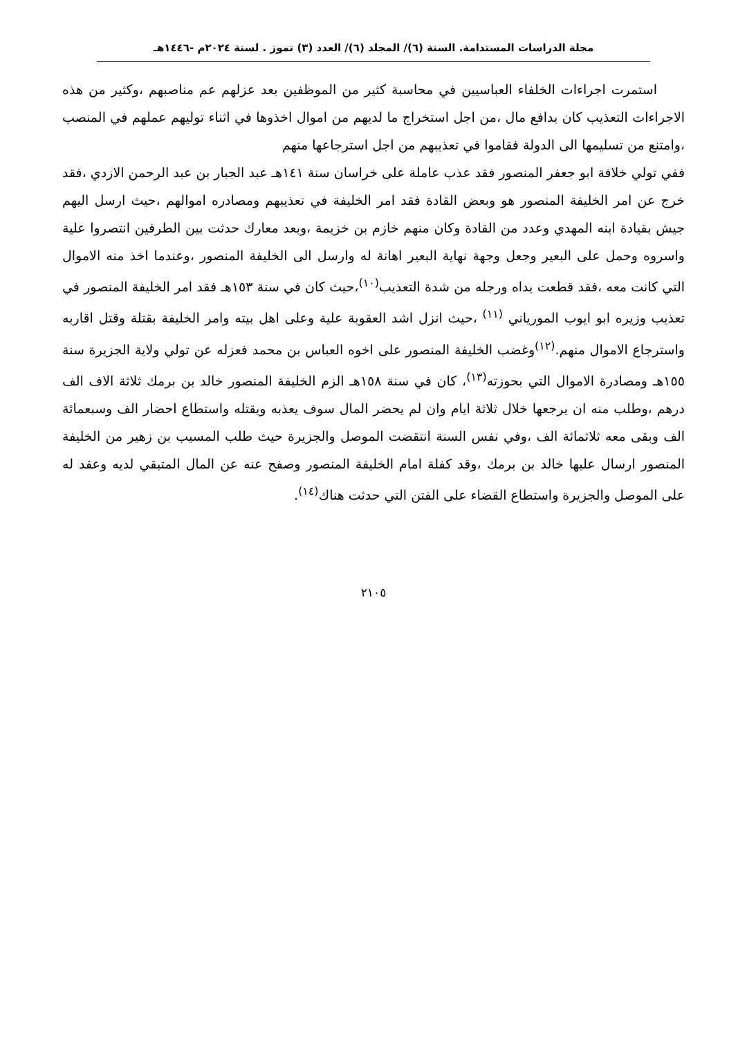مجلة الدراسات المستدامة. السنة (٦)/ المجلد (٦)/ العدد (٣) تموز . لسنة ٢٠٢٤م -١٤٤٦هـ
استمرت اجراءات الخلفاء العباسيين في محاسبة كثير من الموظفين بعد عزلهم عم مناصبهم ،وكثير من هذه الاجراءات التعذيب كان بدافع مال ،من اجل استخراج ما لديهم من اموال اخذوها في اثناء توليهم عملهم في المنصب ،وامتنع من تسليمها الى الدولة فقاموا في تعذيبهم من اجل استرجاعها منهم
ففي تولي خلافة ابو جعفر المنصور فقد عذب عاملة على خراسان سنة ١٤١هـ عبد الجبار بن عبد الرحمن الازدي ،فقد خرج عن امر الخليفة المنصور هو وبعض القادة فقد امر الخليفة في تعذيبهم ومصادره اموالهم ،حيث ارسل اليهم جيش بقيادة ابنه المهدي وعدد من القادة وكان منهم خازم بن خزيمة ،وبعد معارك حدثت بين الطرفين انتصروا علية واسروه وحمل على البعير وجعل وجهة نهاية البعير اهانة له وارسل الى الخليفة المنصور ،وعندما اخذ منه الاموال التي كانت معه ،فقد قطعت يداه ورجله من شدة التعذيب<sup>(١٠)</sup>،حيث كان في سنة ١٥٣هـ فقد امر الخليفة المنصور في تعذيب وزيره ابو ايوب المورياني <sup>(١١)</sup> ،حيث انزل اشد العقوبة علية وعلى اهل بيته وامر الخليفة بقتلة وقتل اقاربه واسترجاع الاموال منهم.<sup>(١٢)</sup>وغضب الخليفة المنصور على اخوه العباس بن محمد فعزله عن تولي ولاية الجزيرة سنة ١٥٥هـ ومصادرة الاموال التي بحوزته<sup>(١٣)</sup>، كان في سنة ١٥٨هـ الزم الخليفة المنصور خالد بن برمك ثلاثة الاف الف درهم ،وطلب منه ان يرجعها خلال ثلاثة ايام وان لم يحضر المال سوف يعذبه ويقتله واستطاع احضار الف وسبعمائة الف وبقى معه ثلاثمائة الف ،وفي نفس السنة انتقضت الموصل والجزيرة حيث طلب المسيب بن زهير من الخليفة المنصور ارسال عليها خالد بن برمك ،وقد كفلة امام الخليفة المنصور وصفح عنه عن المال المتبقي لديه وعقد له على الموصل والجزيرة واستطاع القضاء على الفتن التي حدثت هناك<sup>(١٤)</sup>.
٢١٠٥